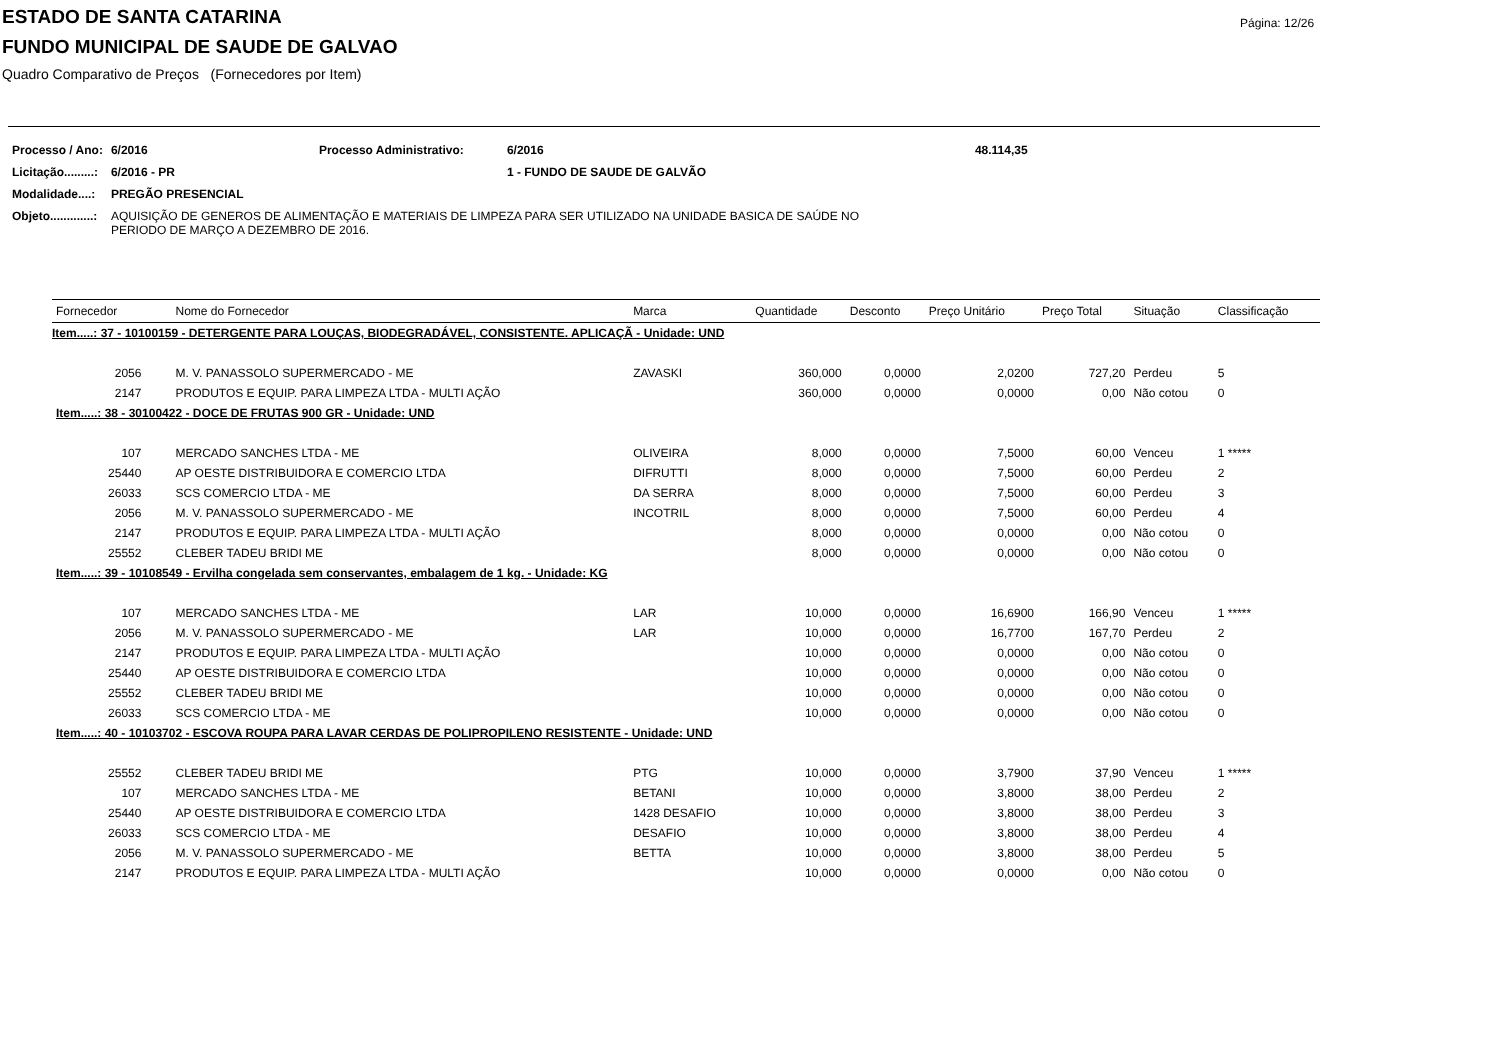ESTADO DE SANTA CATARINA
Página: 12/26
FUNDO MUNICIPAL DE SAUDE DE GALVAO
Quadro Comparativo de Preços (Fornecedores por Item)
| Processo / Ano: | 6/2016 | Processo Administrativo: | 6/2016 | 48.114,35 |
| Licitação.........: | 6/2016 - PR | | 1 - FUNDO DE SAUDE DE GALVÃO | |
| Modalidade....: | PREGÃO PRESENCIAL | | | |
| Objeto.............: | AQUISIÇÃO DE GENEROS DE ALIMENTAÇÃO E MATERIAIS DE LIMPEZA PARA SER UTILIZADO NA UNIDADE BASICA DE SAÚDE NO PERIODO DE MARÇO A DEZEMBRO DE 2016. | | | |
| Fornecedor | Nome do Fornecedor | Marca | Quantidade | Desconto | Preço Unitário | Preço Total | Situação | Classificação |
| --- | --- | --- | --- | --- | --- | --- | --- | --- |
| Item.....: 37 - 10100159 - DETERGENTE PARA LOUÇAS, BIODEGRADÁVEL, CONSISTENTE. APLICAÇÃ - Unidade: UND | | | | | | | | |
| 2056 | M. V. PANASSOLO SUPERMERCADO - ME | ZAVASKI | 360,000 | 0,0000 | 2,0200 | 727,20 | Perdeu | 5 |
| 2147 | PRODUTOS E EQUIP. PARA LIMPEZA LTDA - MULTI AÇÃO | | 360,000 | 0,0000 | 0,0000 | 0,00 | Não cotou | 0 |
| Item.....: 38 - 30100422 - DOCE DE FRUTAS 900 GR - Unidade: UND | | | | | | | | |
| 107 | MERCADO SANCHES LTDA - ME | OLIVEIRA | 8,000 | 0,0000 | 7,5000 | 60,00 | Venceu | 1 ***** |
| 25440 | AP OESTE DISTRIBUIDORA E COMERCIO LTDA | DIFRUTTI | 8,000 | 0,0000 | 7,5000 | 60,00 | Perdeu | 2 |
| 26033 | SCS COMERCIO LTDA - ME | DA SERRA | 8,000 | 0,0000 | 7,5000 | 60,00 | Perdeu | 3 |
| 2056 | M. V. PANASSOLO SUPERMERCADO - ME | INCOTRIL | 8,000 | 0,0000 | 7,5000 | 60,00 | Perdeu | 4 |
| 2147 | PRODUTOS E EQUIP. PARA LIMPEZA LTDA - MULTI AÇÃO | | 8,000 | 0,0000 | 0,0000 | 0,00 | Não cotou | 0 |
| 25552 | CLEBER TADEU BRIDI ME | | 8,000 | 0,0000 | 0,0000 | 0,00 | Não cotou | 0 |
| Item.....: 39 - 10108549 - Ervilha congelada sem conservantes, embalagem de 1 kg. - Unidade: KG | | | | | | | | |
| 107 | MERCADO SANCHES LTDA - ME | LAR | 10,000 | 0,0000 | 16,6900 | 166,90 | Venceu | 1 ***** |
| 2056 | M. V. PANASSOLO SUPERMERCADO - ME | LAR | 10,000 | 0,0000 | 16,7700 | 167,70 | Perdeu | 2 |
| 2147 | PRODUTOS E EQUIP. PARA LIMPEZA LTDA - MULTI AÇÃO | | 10,000 | 0,0000 | 0,0000 | 0,00 | Não cotou | 0 |
| 25440 | AP OESTE DISTRIBUIDORA E COMERCIO LTDA | | 10,000 | 0,0000 | 0,0000 | 0,00 | Não cotou | 0 |
| 25552 | CLEBER TADEU BRIDI ME | | 10,000 | 0,0000 | 0,0000 | 0,00 | Não cotou | 0 |
| 26033 | SCS COMERCIO LTDA - ME | | 10,000 | 0,0000 | 0,0000 | 0,00 | Não cotou | 0 |
| Item.....: 40 - 10103702 - ESCOVA ROUPA PARA LAVAR CERDAS DE POLIPROPILENO RESISTENTE - Unidade: UND | | | | | | | | |
| 25552 | CLEBER TADEU BRIDI ME | PTG | 10,000 | 0,0000 | 3,7900 | 37,90 | Venceu | 1 ***** |
| 107 | MERCADO SANCHES LTDA - ME | BETANI | 10,000 | 0,0000 | 3,8000 | 38,00 | Perdeu | 2 |
| 25440 | AP OESTE DISTRIBUIDORA E COMERCIO LTDA | 1428 DESAFIO | 10,000 | 0,0000 | 3,8000 | 38,00 | Perdeu | 3 |
| 26033 | SCS COMERCIO LTDA - ME | DESAFIO | 10,000 | 0,0000 | 3,8000 | 38,00 | Perdeu | 4 |
| 2056 | M. V. PANASSOLO SUPERMERCADO - ME | BETTA | 10,000 | 0,0000 | 3,8000 | 38,00 | Perdeu | 5 |
| 2147 | PRODUTOS E EQUIP. PARA LIMPEZA LTDA - MULTI AÇÃO | | 10,000 | 0,0000 | 0,0000 | 0,00 | Não cotou | 0 |